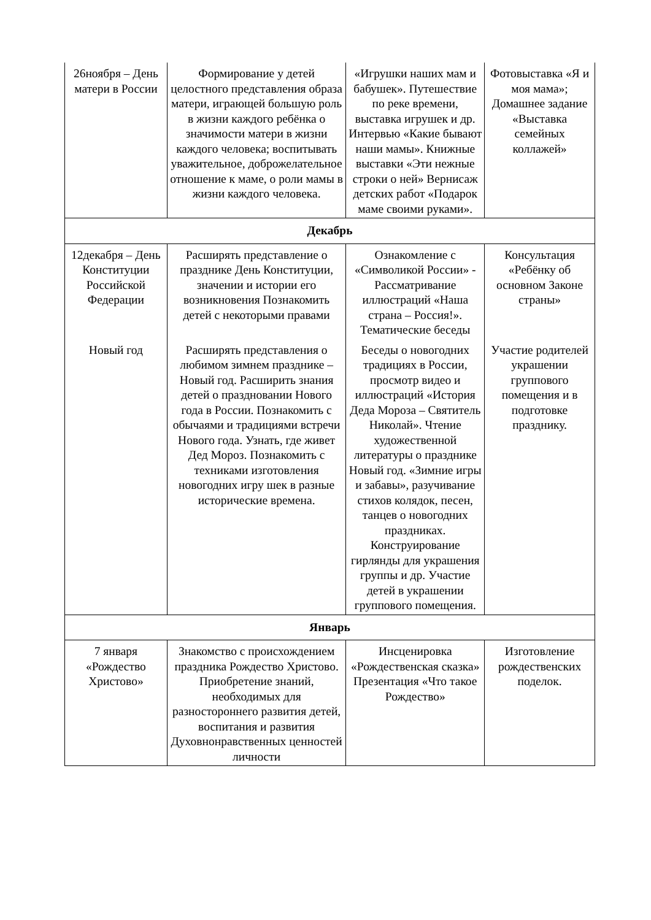| 26ноября – День матери в России | Формирование у детей целостного представления образа матери, играющей большую роль в жизни каждого ребёнка о значимости матери в жизни каждого человека; воспитывать уважительное, доброжелательное отношение к маме, о роли мамы в жизни каждого человека. | «Игрушки наших мам и бабушек». Путешествие по реке времени, выставка игрушек и др. Интервью «Какие бывают наши мамы». Книжные выставки «Эти нежные строки о ней» Вернисаж детских работ «Подарок маме своими руками». | Фотовыставка «Я и моя мама»; Домашнее задание «Выставка семейных коллажей» |
| Декабрь | | | |
| 12декабря – День Конституции Российской Федерации | Расширять представление о празднике День Конституции, значении и истории его возникновения Познакомить детей с некоторыми правами | Ознакомление с «Символикой России» - Рассматривание иллюстраций «Наша страна – Россия!». Тематические беседы | Консультация «Ребёнку об основном Законе страны» |
| Новый год | Расширять представления о любимом зимнем празднике – Новый год. Расширить знания детей о праздновании Нового года в России. Познакомить с обычаями и традициями встречи Нового года. Узнать, где живет Дед Мороз. Познакомить с техниками изготовления новогодних игру шек в разные исторические времена. | Беседы о новогодних традициях в России, просмотр видео и иллюстраций «История Деда Мороза – Святитель Николай». Чтение художественной литературы о празднике Новый год. «Зимние игры и забавы», разучивание стихов колядок, песен, танцев о новогодних праздниках. Конструирование гирлянды для украшения группы и др. Участие детей в украшении группового помещения. | Участие родителей украшении группового помещения и в подготовке празднику. |
| Январь | | | |
| 7 января «Рождество Христово» | Знакомство с происхождением праздника Рождество Христово. Приобретение знаний, необходимых для разностороннего развития детей, воспитания и развития Духовнонравственных ценностей личности | Инсценировка «Рождественская сказка» Презентация «Что такое Рождество» | Изготовление рождественских поделок. |